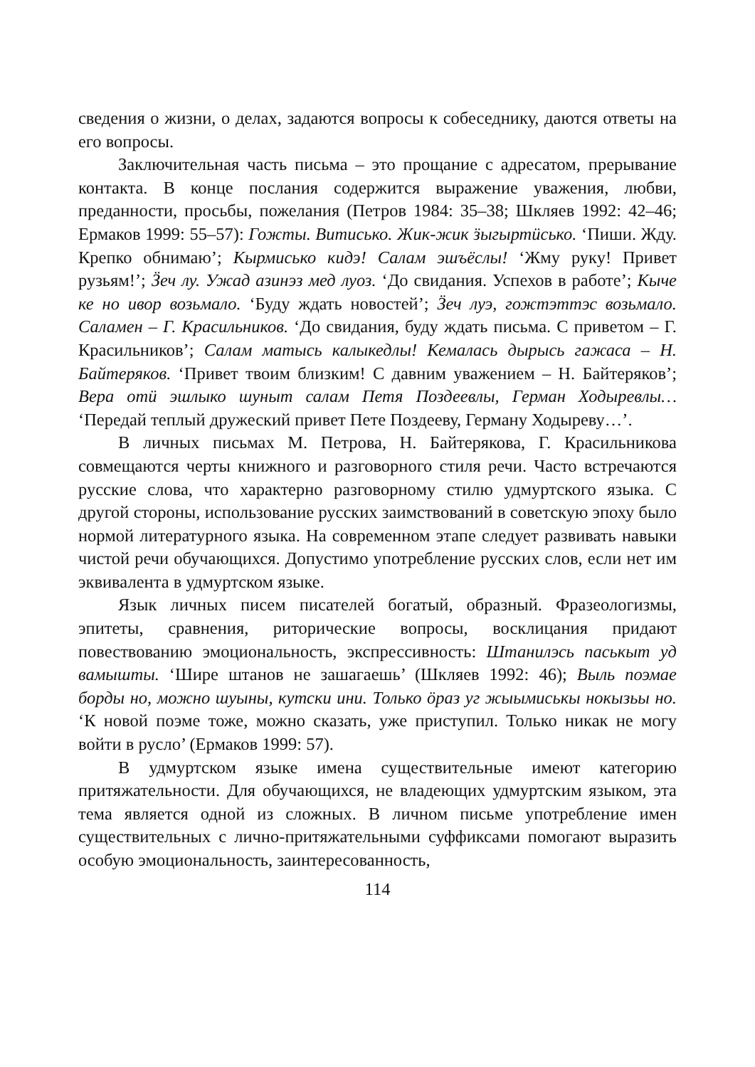сведения о жизни, о делах, задаются вопросы к собеседнику, даются ответы на его вопросы.
Заключительная часть письма – это прощание с адресатом, прерывание контакта. В конце послания содержится выражение уважения, любви, преданности, просьбы, пожелания (Петров 1984: 35–38; Шкляев 1992: 42–46; Ермаков 1999: 55–57): Гожты. Витисько. Жик-жик ӟыгыртӥсько. ‘Пиши. Жду. Крепко обнимаю’; Кырмисько кидэ! Салам эшъёслы! ‘Жму руку! Привет рузьям!’; Ӟеч лу. Ужад азинэз мед луоз. ‘До свидания. Успехов в работе’; Кыче ке но ивор возьмало. ‘Буду ждать новостей’; Ӟеч луэ, гожтэттэс возьмало. Саламен – Г. Красильников. ‘До свидания, буду ждать письма. С приветом – Г. Красильников’; Салам матысь калыкедлы! Кемалась дырысь гажаса – Н. Байтеряков. ‘Привет твоим близким! С давним уважением – Н. Байтеряков’; Вера отӥ эшлыко шуныт салам Петя Поздеевлы, Герман Ходыревлы… ‘Передай теплый дружеский привет Пете Поздееву, Герману Ходыреву…’.
В личных письмах М. Петрова, Н. Байтерякова, Г. Красильникова совмещаются черты книжного и разговорного стиля речи. Часто встречаются русские слова, что характерно разговорному стилю удмуртского языка. С другой стороны, использование русских заимствований в советскую эпоху было нормой литературного языка. На современном этапе следует развивать навыки чистой речи обучающихся. Допустимо употребление русских слов, если нет им эквивалента в удмуртском языке.
Язык личных писем писателей богатый, образный. Фразеологизмы, эпитеты, сравнения, риторические вопросы, восклицания придают повествованию эмоциональность, экспрессивность: Штанилэсь паськыт уд вамышты. ‘Шире штанов не зашагаешь’ (Шкляев 1992: 46); Выль поэмае борды но, можно шуыны, кутски ини. Только ӧраз уг жыымиськы нокызьы но. ‘К новой поэме тоже, можно сказать, уже приступил. Только никак не могу войти в русло’ (Ермаков 1999: 57).
В удмуртском языке имена существительные имеют категорию притяжательности. Для обучающихся, не владеющих удмуртским языком, эта тема является одной из сложных. В личном письме употребление имен существительных с лично-притяжательными суффиксами помогают выразить особую эмоциональность, заинтересованность,
114